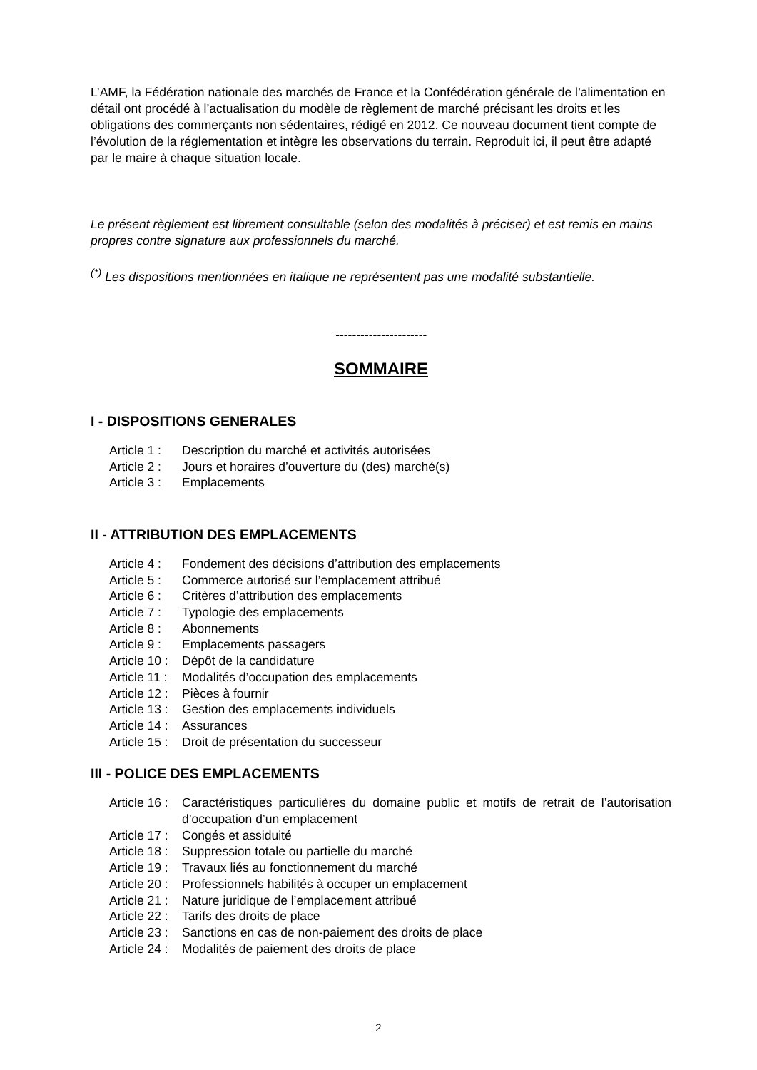L’AMF, la Fédération nationale des marchés de France et la Confédération générale de l’alimentation en détail ont procédé à l’actualisation du modèle de règlement de marché précisant les droits et les obligations des commerçants non sédentaires, rédigé en 2012. Ce nouveau document tient compte de l’évolution de la réglementation et intègre les observations du terrain. Reproduit ici, il peut être adapté par le maire à chaque situation locale.
Le présent règlement est librement consultable (selon des modalités à préciser) et est remis en mains propres contre signature aux professionnels du marché.
<sup>(*)</sup> Les dispositions mentionnées en italique ne représentent pas une modalité substantielle.
----------------------
SOMMAIRE
I - DISPOSITIONS GENERALES
Article 1 : Description du marché et activités autorisées
Article 2 : Jours et horaires d’ouverture du (des) marché(s)
Article 3 : Emplacements
II - ATTRIBUTION DES EMPLACEMENTS
Article 4 : Fondement des décisions d’attribution des emplacements
Article 5 : Commerce autorisé sur l’emplacement attribué
Article 6 : Critères d’attribution des emplacements
Article 7 : Typologie des emplacements
Article 8 : Abonnements
Article 9 : Emplacements passagers
Article 10 : Dépôt de la candidature
Article 11 : Modalités d’occupation des emplacements
Article 12 : Pièces à fournir
Article 13 : Gestion des emplacements individuels
Article 14 : Assurances
Article 15 : Droit de présentation du successeur
III - POLICE DES EMPLACEMENTS
Article 16 : Caractéristiques particulières du domaine public et motifs de retrait de l’autorisation d’occupation d’un emplacement
Article 17 : Congés et assiduité
Article 18 : Suppression totale ou partielle du marché
Article 19 : Travaux liés au fonctionnement du marché
Article 20 : Professionnels habilités à occuper un emplacement
Article 21 : Nature juridique de l’emplacement attribué
Article 22 : Tarifs des droits de place
Article 23 : Sanctions en cas de non-paiement des droits de place
Article 24 : Modalités de paiement des droits de place
2